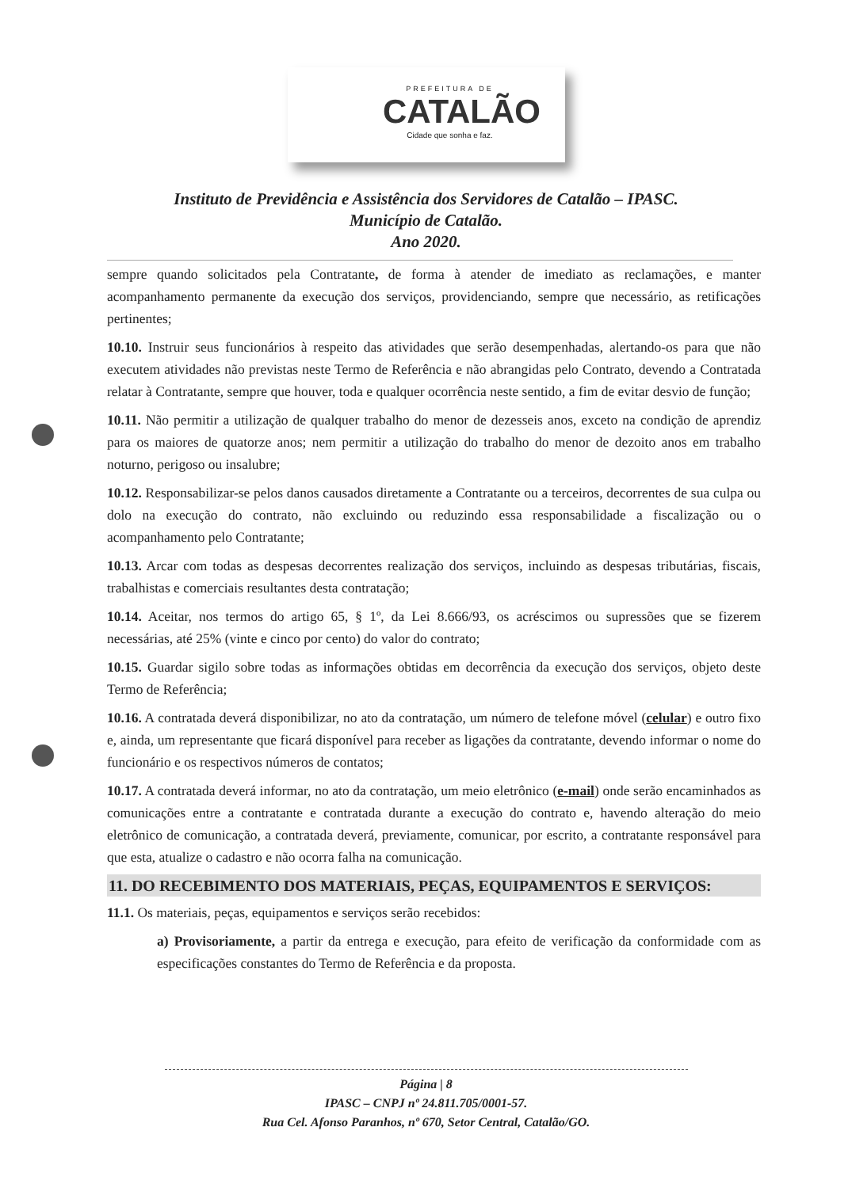PREFEITURA DE
CATALÃO
Cidade que sonha e faz.
Instituto de Previdência e Assistência dos Servidores de Catalão – IPASC.
Município de Catalão.
Ano 2020.
sempre quando solicitados pela Contratante, de forma à atender de imediato as reclamações, e manter acompanhamento permanente da execução dos serviços, providenciando, sempre que necessário, as retificações pertinentes;
10.10. Instruir seus funcionários à respeito das atividades que serão desempenhadas, alertando-os para que não executem atividades não previstas neste Termo de Referência e não abrangidas pelo Contrato, devendo a Contratada relatar à Contratante, sempre que houver, toda e qualquer ocorrência neste sentido, a fim de evitar desvio de função;
10.11. Não permitir a utilização de qualquer trabalho do menor de dezesseis anos, exceto na condição de aprendiz para os maiores de quatorze anos; nem permitir a utilização do trabalho do menor de dezoito anos em trabalho noturno, perigoso ou insalubre;
10.12. Responsabilizar-se pelos danos causados diretamente a Contratante ou a terceiros, decorrentes de sua culpa ou dolo na execução do contrato, não excluindo ou reduzindo essa responsabilidade a fiscalização ou o acompanhamento pelo Contratante;
10.13. Arcar com todas as despesas decorrentes realização dos serviços, incluindo as despesas tributárias, fiscais, trabalhistas e comerciais resultantes desta contratação;
10.14. Aceitar, nos termos do artigo 65, § 1º, da Lei 8.666/93, os acréscimos ou supressões que se fizerem necessárias, até 25% (vinte e cinco por cento) do valor do contrato;
10.15. Guardar sigilo sobre todas as informações obtidas em decorrência da execução dos serviços, objeto deste Termo de Referência;
10.16. A contratada deverá disponibilizar, no ato da contratação, um número de telefone móvel (celular) e outro fixo e, ainda, um representante que ficará disponível para receber as ligações da contratante, devendo informar o nome do funcionário e os respectivos números de contatos;
10.17. A contratada deverá informar, no ato da contratação, um meio eletrônico (e-mail) onde serão encaminhados as comunicações entre a contratante e contratada durante a execução do contrato e, havendo alteração do meio eletrônico de comunicação, a contratada deverá, previamente, comunicar, por escrito, a contratante responsável para que esta, atualize o cadastro e não ocorra falha na comunicação.
11. DO RECEBIMENTO DOS MATERIAIS, PEÇAS, EQUIPAMENTOS E SERVIÇOS:
11.1. Os materiais, peças, equipamentos e serviços serão recebidos:
a) Provisoriamente, a partir da entrega e execução, para efeito de verificação da conformidade com as especificações constantes do Termo de Referência e da proposta.
Página | 8
IPASC – CNPJ nº 24.811.705/0001-57.
Rua Cel. Afonso Paranhos, nº 670, Setor Central, Catalão/GO.